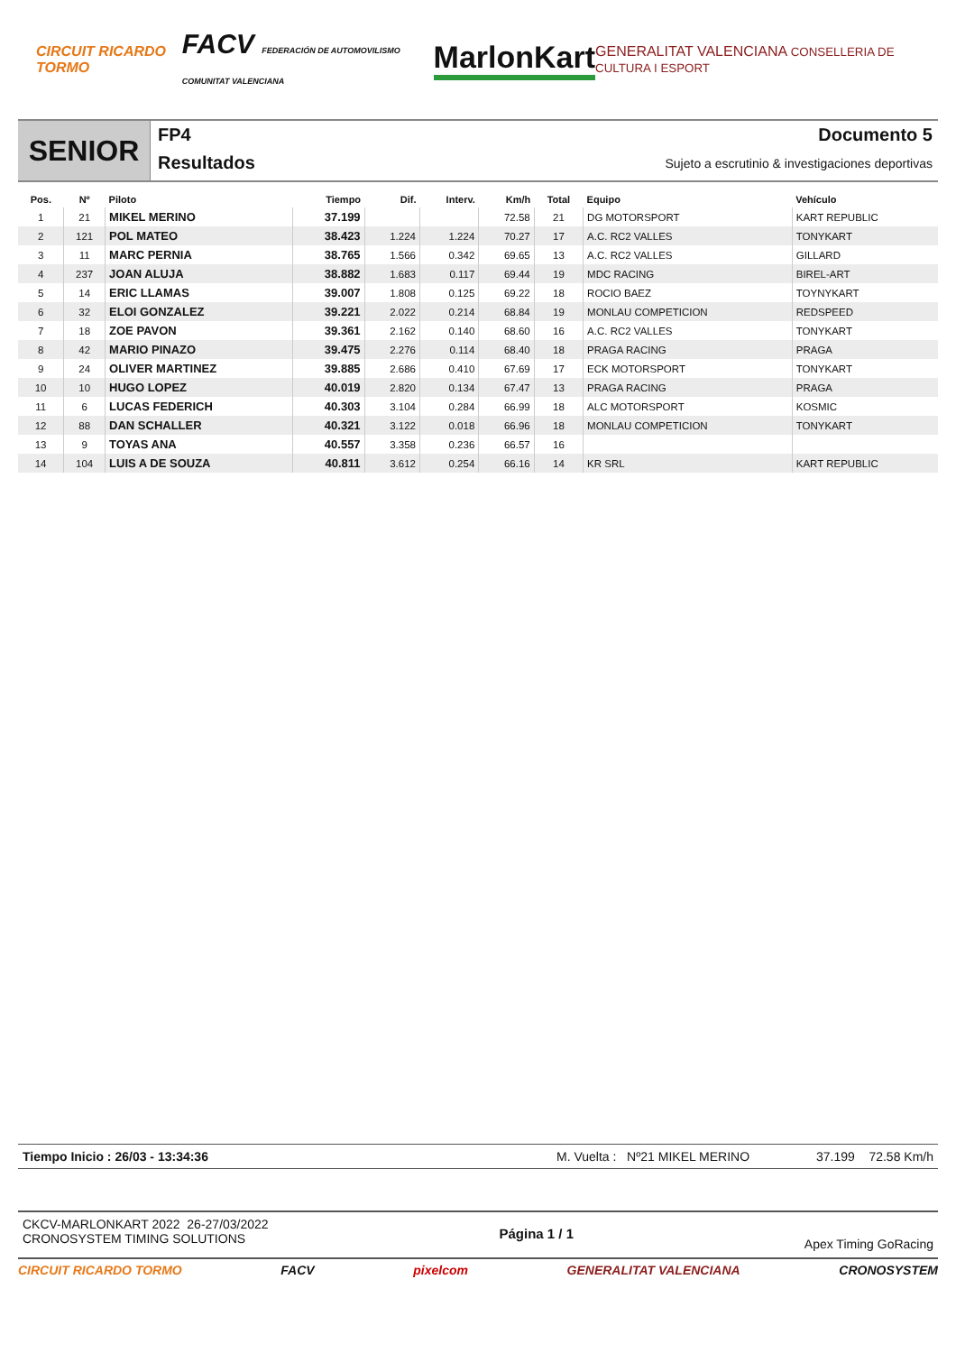CIRCUIT RICARDO TORMO FACV FEDERACIÓN DE AUTOMOVILISMO COMUNITAT VALENCIANA MarlonKart GENERALITAT VALENCIANA CONSELLERIA DE CULTURA I ESPORT
SENIOR
FP4
Resultados
Documento 5
Sujeto a escrutinio & investigaciones deportivas
| Pos. | Nº | Piloto | Tiempo | Dif. | Interv. | Km/h | Total | Equipo | Vehículo |
| --- | --- | --- | --- | --- | --- | --- | --- | --- | --- |
| 1 | 21 | MIKEL MERINO | 37.199 | | | 72.58 | 21 | DG MOTORSPORT | KART REPUBLIC |
| 2 | 121 | POL MATEO | 38.423 | 1.224 | 1.224 | 70.27 | 17 | A.C. RC2 VALLES | TONYKART |
| 3 | 11 | MARC PERNIA | 38.765 | 1.566 | 0.342 | 69.65 | 13 | A.C. RC2 VALLES | GILLARD |
| 4 | 237 | JOAN ALUJA | 38.882 | 1.683 | 0.117 | 69.44 | 19 | MDC RACING | BIREL-ART |
| 5 | 14 | ERIC LLAMAS | 39.007 | 1.808 | 0.125 | 69.22 | 18 | ROCIO BAEZ | TOYNYKART |
| 6 | 32 | ELOI GONZALEZ | 39.221 | 2.022 | 0.214 | 68.84 | 19 | MONLAU COMPETICION | REDSPEED |
| 7 | 18 | ZOE PAVON | 39.361 | 2.162 | 0.140 | 68.60 | 16 | A.C. RC2 VALLES | TONYKART |
| 8 | 42 | MARIO PINAZO | 39.475 | 2.276 | 0.114 | 68.40 | 18 | PRAGA RACING | PRAGA |
| 9 | 24 | OLIVER MARTINEZ | 39.885 | 2.686 | 0.410 | 67.69 | 17 | ECK MOTORSPORT | TONYKART |
| 10 | 10 | HUGO LOPEZ | 40.019 | 2.820 | 0.134 | 67.47 | 13 | PRAGA RACING | PRAGA |
| 11 | 6 | LUCAS FEDERICH | 40.303 | 3.104 | 0.284 | 66.99 | 18 | ALC MOTORSPORT | KOSMIC |
| 12 | 88 | DAN SCHALLER | 40.321 | 3.122 | 0.018 | 66.96 | 18 | MONLAU COMPETICION | TONYKART |
| 13 | 9 | TOYAS ANA | 40.557 | 3.358 | 0.236 | 66.57 | 16 | | |
| 14 | 104 | LUIS A DE SOUZA | 40.811 | 3.612 | 0.254 | 66.16 | 14 | KR SRL | KART REPUBLIC |
Tiempo Inicio : 26/03 - 13:34:36 M. Vuelta : Nº21 MIKEL MERINO 37.199 72.58 Km/h
CKCV-MARLONKART 2022 26-27/03/2022
CRONOSYSTEM TIMING SOLUTIONS
Página 1 / 1
Apex Timing GoRacing
CIRCUIT RICARDO TORMO FACV pixelcom GENERALITAT VALENCIANA CRONOSYSTEM